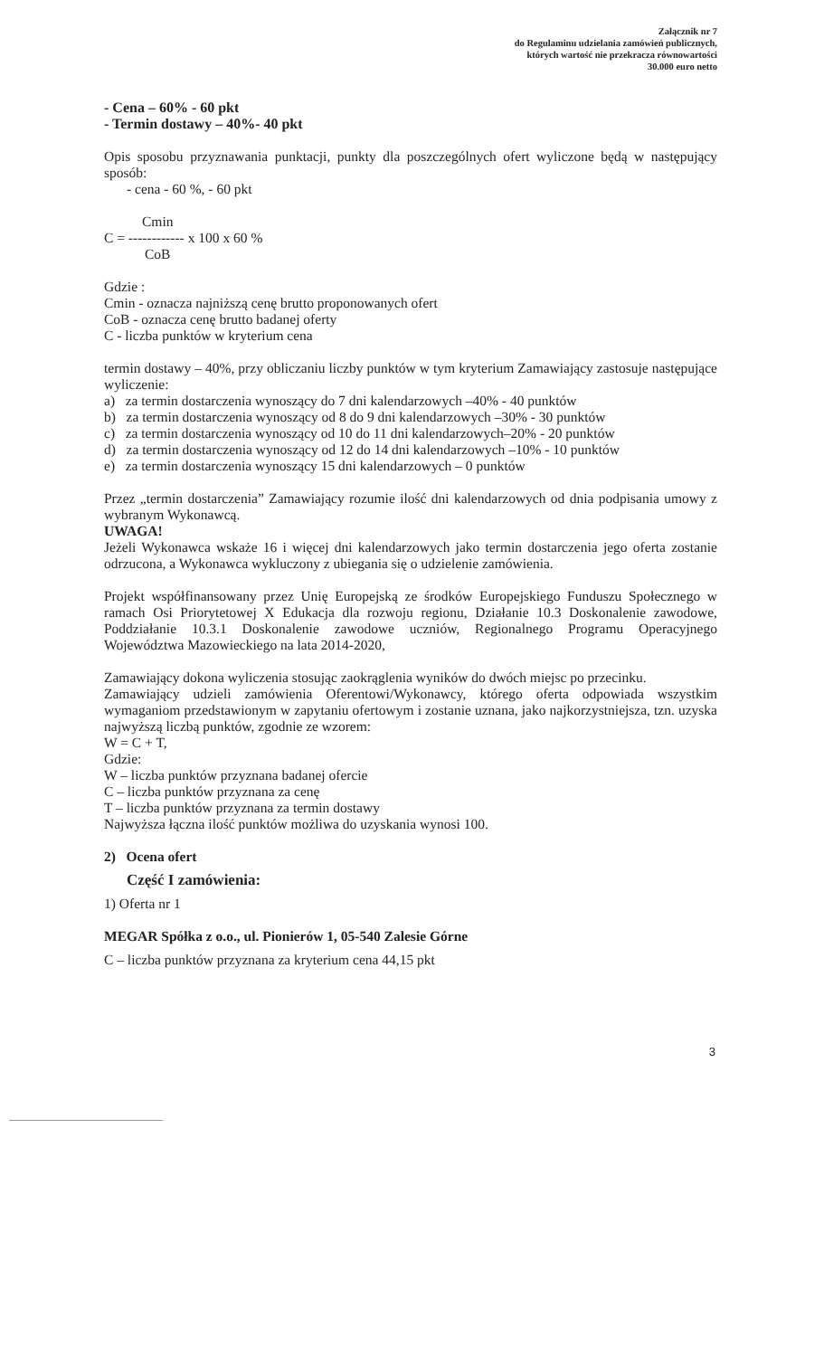Załącznik nr 7
do Regulaminu udzielania zamówień publicznych,
których wartość nie przekracza równowartości
30.000 euro netto
- Cena – 60% - 60 pkt
- Termin dostawy – 40%- 40 pkt
Opis sposobu przyznawania punktacji, punkty dla poszczególnych ofert wyliczone będą w następujący sposób:
- cena - 60 %, - 60 pkt
Cmin
C = ------------ x 100 x 60 %
CoB
Gdzie :
Cmin - oznacza najniższą cenę brutto proponowanych ofert
CoB - oznacza cenę brutto badanej oferty
C - liczba punktów w kryterium cena
termin dostawy – 40%, przy obliczaniu liczby punktów w tym kryterium Zamawiający zastosuje następujące wyliczenie:
a) za termin dostarczenia wynoszący do 7 dni kalendarzowych –40% - 40 punktów
b) za termin dostarczenia wynoszący od 8 do 9 dni kalendarzowych –30% - 30 punktów
c) za termin dostarczenia wynoszący od 10 do 11 dni kalendarzowych–20% - 20 punktów
d) za termin dostarczenia wynoszący od 12 do 14 dni kalendarzowych –10% - 10 punktów
e) za termin dostarczenia wynoszący 15 dni kalendarzowych – 0 punktów
Przez „termin dostarczenia” Zamawiający rozumie ilość dni kalendarzowych od dnia podpisania umowy z wybranym Wykonawcą.
UWAGA!
Jeżeli Wykonawca wskaże 16 i więcej dni kalendarzowych jako termin dostarczenia jego oferta zostanie odrzucona, a Wykonawca wykluczony z ubiegania się o udzielenie zamówienia.
Projekt współfinansowany przez Unię Europejską ze środków Europejskiego Funduszu Społecznego w ramach Osi Priorytetowej X Edukacja dla rozwoju regionu, Działanie 10.3 Doskonalenie zawodowe, Poddziałanie 10.3.1 Doskonalenie zawodowe uczniów, Regionalnego Programu Operacyjnego Województwa Mazowieckiego na lata 2014-2020,
Zamawiający dokona wyliczenia stosując zaokrąglenia wyników do dwóch miejsc po przecinku.
Zamawiający udzieli zamówienia Oferentowi/Wykonawcy, którego oferta odpowiada wszystkim wymaganiom przedstawionym w zapytaniu ofertowym i zostanie uznana, jako najkorzystniejsza, tzn. uzyska najwyższą liczbą punktów, zgodnie ze wzorem:
W = C + T,
Gdzie:
W – liczba punktów przyznana badanej ofercie
C – liczba punktów przyznana za cenę
T – liczba punktów przyznana za termin dostawy
Najwyższa łączna ilość punktów możliwa do uzyskania wynosi 100.
2) Ocena ofert
Część I zamówienia:
1) Oferta nr 1
MEGAR Spółka z o.o., ul. Pionierów 1, 05-540 Zalesie Górne
C – liczba punktów przyznana za kryterium cena 44,15 pkt
3